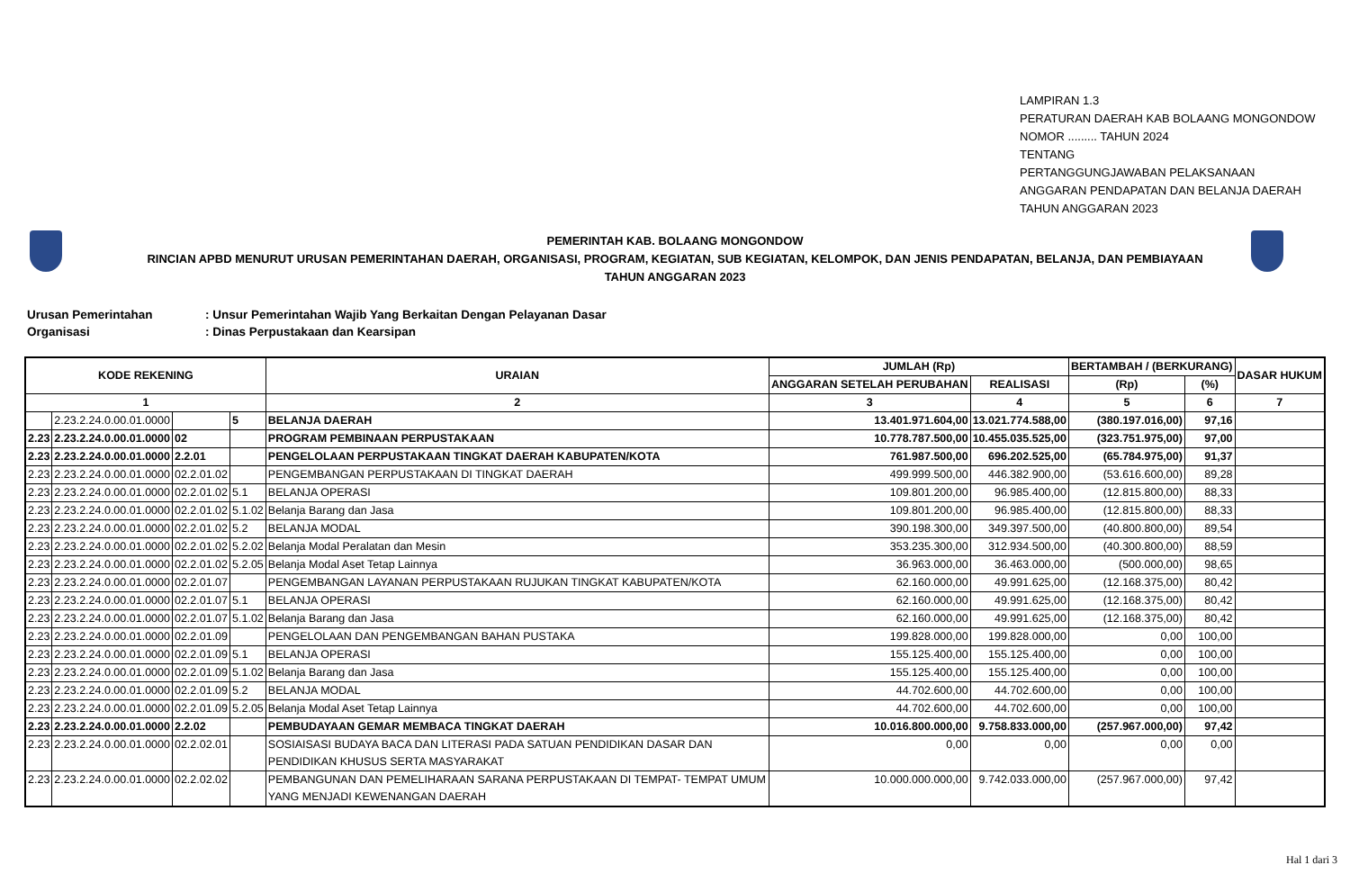LAMPIRAN 1.3
PERATURAN DAERAH KAB BOLAANG MONGONDOW
NOMOR ......... TAHUN 2024
TENTANG
PERTANGGUNGJAWABAN PELAKSANAAN
ANGGARAN PENDAPATAN DAN BELANJA DAERAH
TAHUN ANGGARAN 2023
PEMERINTAH KAB. BOLAANG MONGONDOW
RINCIAN APBD MENURUT URUSAN PEMERINTAHAN DAERAH, ORGANISASI, PROGRAM, KEGIATAN, SUB KEGIATAN, KELOMPOK, DAN JENIS PENDAPATAN, BELANJA, DAN PEMBIAYAAN
TAHUN ANGGARAN 2023
Urusan Pemerintahan: Unsur Pemerintahan Wajib Yang Berkaitan Dengan Pelayanan Dasar
Organisasi: Dinas Perpustakaan dan Kearsipan
| KODE REKENING | | | | URAIAN | JUMLAH (Rp) | | BERTAMBAH / (BERKURANG) | | DASAR HUKUM |
| --- | --- | --- | --- | --- | --- | --- | --- | --- | --- |
| | | | | | ANGGARAN SETELAH PERUBAHAN | REALISASI | (Rp) | (%) | |
| 1 | | | | 2 | 3 | 4 | 5 | 6 | 7 |
| | 2.23.2.24.0.00.01.0000 | | 5 | BELANJA DAERAH | 13.401.971.604,00 | 13.021.774.588,00 | (380.197.016,00) | 97,16 | |
| 2.23 | 2.23.2.24.0.00.01.0000 | 02 | | PROGRAM PEMBINAAN PERPUSTAKAAN | 10.778.787.500,00 | 10.455.035.525,00 | (323.751.975,00) | 97,00 | |
| 2.23 | 2.23.2.24.0.00.01.0000 | 2.2.01 | | PENGELOLAAN PERPUSTAKAAN TINGKAT DAERAH KABUPATEN/KOTA | 761.987.500,00 | 696.202.525,00 | (65.784.975,00) | 91,37 | |
| 2.23 | 2.23.2.24.0.00.01.0000 | 02.2.01.02 | | PENGEMBANGAN PERPUSTAKAAN DI TINGKAT DAERAH | 499.999.500,00 | 446.382.900,00 | (53.616.600,00) | 89,28 | |
| 2.23 | 2.23.2.24.0.00.01.0000 | 02.2.01.02 | 5.1 | BELANJA OPERASI | 109.801.200,00 | 96.985.400,00 | (12.815.800,00) | 88,33 | |
| 2.23 | 2.23.2.24.0.00.01.0000 | 02.2.01.02 | 5.1.02 | Belanja Barang dan Jasa | 109.801.200,00 | 96.985.400,00 | (12.815.800,00) | 88,33 | |
| 2.23 | 2.23.2.24.0.00.01.0000 | 02.2.01.02 | 5.2 | BELANJA MODAL | 390.198.300,00 | 349.397.500,00 | (40.800.800,00) | 89,54 | |
| 2.23 | 2.23.2.24.0.00.01.0000 | 02.2.01.02 | 5.2.02 | Belanja Modal Peralatan dan Mesin | 353.235.300,00 | 312.934.500,00 | (40.300.800,00) | 88,59 | |
| 2.23 | 2.23.2.24.0.00.01.0000 | 02.2.01.02 | 5.2.05 | Belanja Modal Aset Tetap Lainnya | 36.963.000,00 | 36.463.000,00 | (500.000,00) | 98,65 | |
| 2.23 | 2.23.2.24.0.00.01.0000 | 02.2.01.07 | | PENGEMBANGAN LAYANAN PERPUSTAKAAN RUJUKAN TINGKAT KABUPATEN/KOTA | 62.160.000,00 | 49.991.625,00 | (12.168.375,00) | 80,42 | |
| 2.23 | 2.23.2.24.0.00.01.0000 | 02.2.01.07 | 5.1 | BELANJA OPERASI | 62.160.000,00 | 49.991.625,00 | (12.168.375,00) | 80,42 | |
| 2.23 | 2.23.2.24.0.00.01.0000 | 02.2.01.07 | 5.1.02 | Belanja Barang dan Jasa | 62.160.000,00 | 49.991.625,00 | (12.168.375,00) | 80,42 | |
| 2.23 | 2.23.2.24.0.00.01.0000 | 02.2.01.09 | | PENGELOLAAN DAN PENGEMBANGAN BAHAN PUSTAKA | 199.828.000,00 | 199.828.000,00 | 0,00 | 100,00 | |
| 2.23 | 2.23.2.24.0.00.01.0000 | 02.2.01.09 | 5.1 | BELANJA OPERASI | 155.125.400,00 | 155.125.400,00 | 0,00 | 100,00 | |
| 2.23 | 2.23.2.24.0.00.01.0000 | 02.2.01.09 | 5.1.02 | Belanja Barang dan Jasa | 155.125.400,00 | 155.125.400,00 | 0,00 | 100,00 | |
| 2.23 | 2.23.2.24.0.00.01.0000 | 02.2.01.09 | 5.2 | BELANJA MODAL | 44.702.600,00 | 44.702.600,00 | 0,00 | 100,00 | |
| 2.23 | 2.23.2.24.0.00.01.0000 | 02.2.01.09 | 5.2.05 | Belanja Modal Aset Tetap Lainnya | 44.702.600,00 | 44.702.600,00 | 0,00 | 100,00 | |
| 2.23 | 2.23.2.24.0.00.01.0000 | 2.2.02 | | PEMBUDAYAAN GEMAR MEMBACA TINGKAT DAERAH | 10.016.800.000,00 | 9.758.833.000,00 | (257.967.000,00) | 97,42 | |
| 2.23 | 2.23.2.24.0.00.01.0000 | 02.2.02.01 | | SOSIAISASI BUDAYA BACA DAN LITERASI PADA SATUAN PENDIDIKAN DASAR DAN PENDIDIKAN KHUSUS SERTA MASYARAKAT | 0,00 | 0,00 | 0,00 | 0,00 | |
| 2.23 | 2.23.2.24.0.00.01.0000 | 02.2.02.02 | | PEMBANGUNAN DAN PEMELIHARAAN SARANA PERPUSTAKAAN DI TEMPAT- TEMPAT UMUM YANG MENJADI KEWENANGAN DAERAH | 10.000.000.000,00 | 9.742.033.000,00 | (257.967.000,00) | 97,42 | |
Hal 1 dari 3